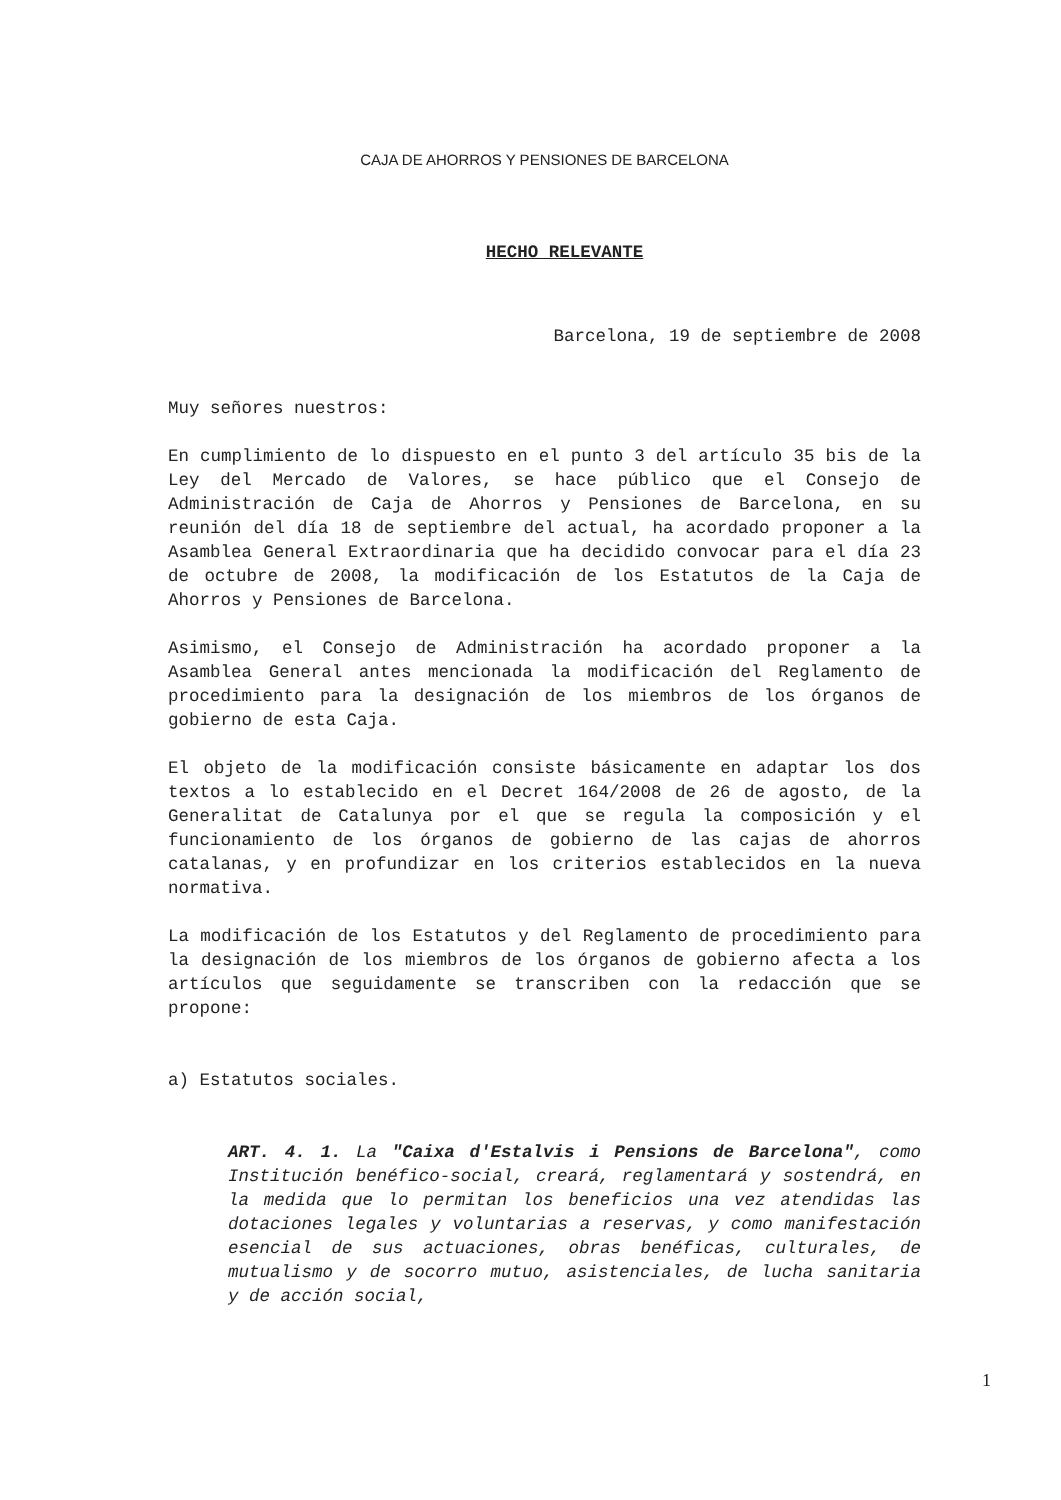CAJA DE AHORROS Y PENSIONES DE BARCELONA
HECHO RELEVANTE
Barcelona, 19 de septiembre de 2008
Muy señores nuestros:
En cumplimiento de lo dispuesto en el punto 3 del artículo 35 bis de la Ley del Mercado de Valores, se hace público que el Consejo de Administración de Caja de Ahorros y Pensiones de Barcelona, en su reunión del día 18 de septiembre del actual, ha acordado proponer a la Asamblea General Extraordinaria que ha decidido convocar para el día 23 de octubre de 2008, la modificación de los Estatutos de la Caja de Ahorros y Pensiones de Barcelona.
Asimismo, el Consejo de Administración ha acordado proponer a la Asamblea General antes mencionada la modificación del Reglamento de procedimiento para la designación de los miembros de los órganos de gobierno de esta Caja.
El objeto de la modificación consiste básicamente en adaptar los dos textos a lo establecido en el Decret 164/2008 de 26 de agosto, de la Generalitat de Catalunya por el que se regula la composición y el funcionamiento de los órganos de gobierno de las cajas de ahorros catalanas, y en profundizar en los criterios establecidos en la nueva normativa.
La modificación de los Estatutos y del Reglamento de procedimiento para la designación de los miembros de los órganos de gobierno afecta a los artículos que seguidamente se transcriben con la redacción que se propone:
a) Estatutos sociales.
ART. 4. 1. La "Caixa d'Estalvis i Pensions de Barcelona", como Institución benéfico-social, creará, reglamentará y sostendrá, en la medida que lo permitan los beneficios una vez atendidas las dotaciones legales y voluntarias a reservas, y como manifestación esencial de sus actuaciones, obras benéficas, culturales, de mutualismo y de socorro mutuo, asistenciales, de lucha sanitaria y de acción social,
1